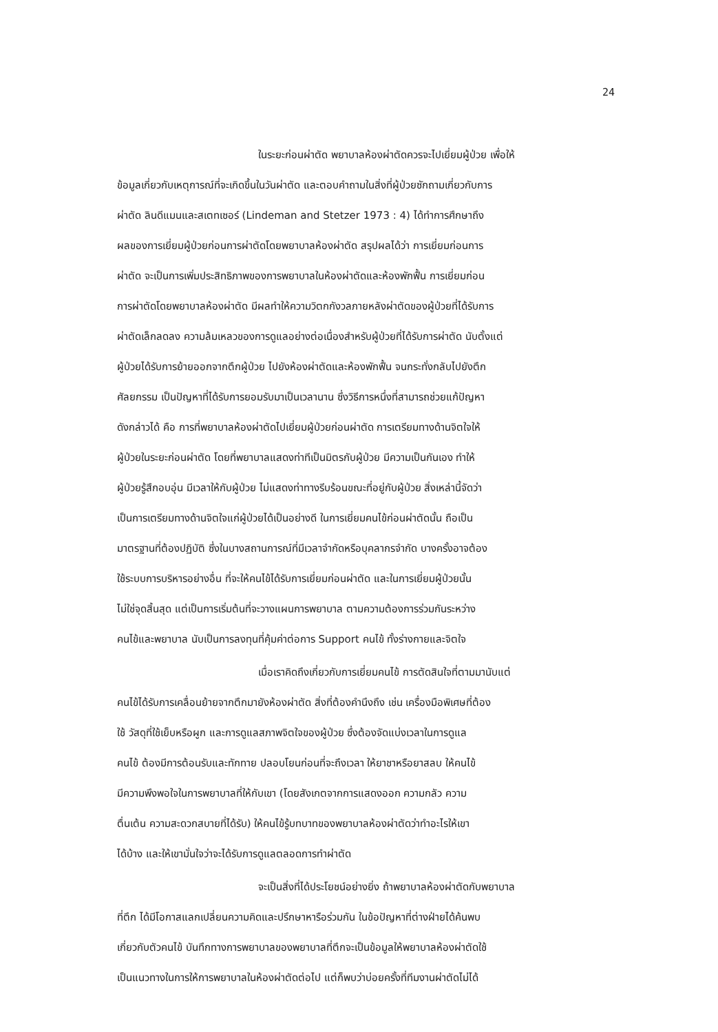24
ในระยะก่อนผ่าตัด พยาบาลห้องผ่าตัดควรจะไปเยี่ยมผู้ป่วย เพื่อให้
ข้อมูลเกี่ยวกับเหตุการณ์ที่จะเกิดขึ้นในวันผ่าตัด และตอบคำถามในสิ่งที่ผู้ป่วยซักถามเกี่ยวกับการ
ผ่าตัด ลินดีแมนและสเตทเซอร์ (Lindeman and Stetzer 1973 : 4) ได้ทำการศึกษาถึง
ผลของการเยี่ยมผู้ป่วยก่อนการผ่าตัดโดยพยาบาลห้องผ่าตัด สรุปผลได้ว่า การเยี่ยมก่อนการ
ผ่าตัด จะเป็นการเพิ่มประสิทธิภาพของการพยาบาลในห้องผ่าตัดและห้องพักฟื้น การเยี่ยมก่อน
การผ่าตัดโดยพยาบาลห้องผ่าตัด มีผลทำให้ความวิตกกังวลภายหลังผ่าตัดของผู้ป่วยที่ได้รับการ
ผ่าตัดเล็กลดลง ความล้มเหลวของการดูแลอย่างต่อเนื่องสำหรับผู้ป่วยที่ได้รับการผ่าตัด นับตั้งแต่
ผู้ป่วยได้รับการย้ายออกจากตึกผู้ป่วย ไปยังห้องผ่าตัดและห้องพักฟื้น จนกระทั่งกลับไปยังตึก
ศัลยกรรม เป็นปัญหาที่ได้รับการยอมรับมาเป็นเวลานาน ซึ่งวิธีการหนึ่งที่สามารถช่วยแก้ปัญหา
ดังกล่าวได้ คือ การที่พยาบาลห้องผ่าตัดไปเยี่ยมผู้ป่วยก่อนผ่าตัด การเตรียมทางด้านจิตใจให้
ผู้ป่วยในระยะก่อนผ่าตัด โดยที่พยาบาลแสดงท่าทีเป็นมิตรกับผู้ป่วย มีความเป็นกันเอง ทำให้
ผู้ป่วยรู้สึกอบอุ่น มีเวลาให้กับผู้ป่วย ไม่แสดงท่าทางรีบร้อนขณะที่อยู่กับผู้ป่วย สิ่งเหล่านี้จัดว่า
เป็นการเตรียมทางด้านจิตใจแก่ผู้ป่วยได้เป็นอย่างดี ในการเยี่ยมคนไข้ก่อนผ่าตัดนั้น ถือเป็น
มาตรฐานที่ต้องปฏิบัติ ซึ่งในบางสถานการณ์ที่มีเวลาจำกัดหรือบุคลากรจำกัด บางครั้งอาจต้อง
ใช้ระบบการบริหารอย่างอื่น ที่จะให้คนไข้ได้รับการเยี่ยมก่อนผ่าตัด และในการเยี่ยมผู้ป่วยนั้น
ไม่ใช่จุดสิ้นสุด แต่เป็นการเริ่มต้นที่จะวางแผนการพยาบาล ตามความต้องการร่วมกันระหว่าง
คนไข้และพยาบาล นับเป็นการลงทุนที่คุ้มค่าต่อการ Support คนไข้ ทั้งร่างกายและจิตใจ
เมื่อเราคิดถึงเกี่ยวกับการเยี่ยมคนไข้ การตัดสินใจที่ตามมานับแต่
คนไข้ได้รับการเคลื่อนย้ายจากตึกมายังห้องผ่าตัด สิ่งที่ต้องคำนึงถึง เช่น เครื่องมือพิเศษที่ต้อง
ใช้ วัสดุที่ใช้เย็บหรือผูก และการดูแลสภาพจิตใจของผู้ป่วย ซึ่งต้องจัดแบ่งเวลาในการดูแล
คนไข้ ต้องมีการต้อนรับและทักทาย ปลอบโยนก่อนที่จะถึงเวลา ให้ยาชาหรือยาสลบ ให้คนไข้
มีความพึงพอใจในการพยาบาลที่ให้กับเขา (โดยสังเกตจากการแสดงออก ความกลัว ความ
ตื่นเต้น ความสะดวกสบายที่ได้รับ) ให้คนไข้รู้บทบาทของพยาบาลห้องผ่าตัดว่าทำอะไรให้เขา
ได้บ้าง และให้เขามั่นใจว่าจะได้รับการดูแลตลอดการทำผ่าตัด
จะเป็นสิ่งที่ได้ประโยชน์อย่างยิ่ง ถ้าพยาบาลห้องผ่าตัดกับพยาบาล
ที่ตึก ได้มีโอกาสแลกเปลี่ยนความคิดและปรึกษาหารือร่วมกัน ในข้อปัญหาที่ต่างฝ่ายได้ค้นพบ
เกี่ยวกับตัวคนไข้ บันทึกทางการพยาบาลของพยาบาลที่ตึกจะเป็นข้อมูลให้พยาบาลห้องผ่าตัดใช้
เป็นแนวทางในการให้การพยาบาลในห้องผ่าตัดต่อไป แต่ก็พบว่าบ่อยครั้งที่ทีมงานผ่าตัดไม่ได้